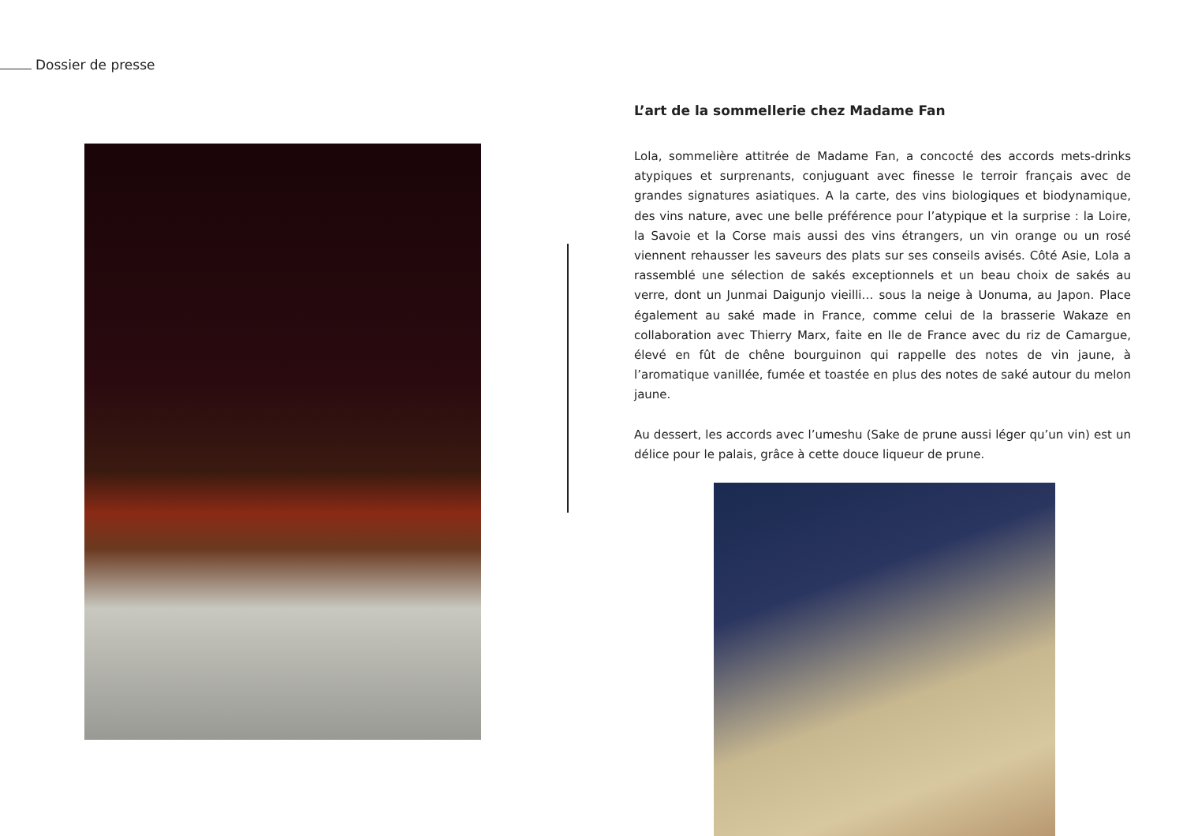Dossier de presse
L’art de la sommellerie chez Madame Fan
Lola, sommelière attitrée de Madame Fan, a concocté des accords mets-drinks atyp­iques et surprenants, conjuguant avec finesse le terroir français avec de grandes sig­natures asiatiques. A la carte, des vins biologiques et biodynamique, des vins nature, avec une belle préférence pour l’atypique et la surprise : la Loire, la Savoie et la Corse mais aussi des vins étrangers, un vin orange ou un rosé viennent rehausser les saveurs des plats sur ses conseils avisés. Côté Asie, Lola a rassemblé une sélection de sakés exceptionnels et un beau choix de sakés au verre, dont un Junmai Daigunjo vieilli… sous la neige à Uonuma, au Japon. Place également au saké made in France, comme celui de la brasserie Wakaze en collaboration avec Thierry Marx, faite en Ile de France avec du riz de Camargue, élevé en fût de chêne bourguinon qui rappelle des notes de vin jaune, à l’aromatique vanillée, fumée et toastée en plus des notes de saké autour du melon jaune.
Au dessert, les accords avec l’umeshu (Sake de prune aussi léger qu’un vin) est un délice pour le palais, grâce à cette douce liqueur de prune.